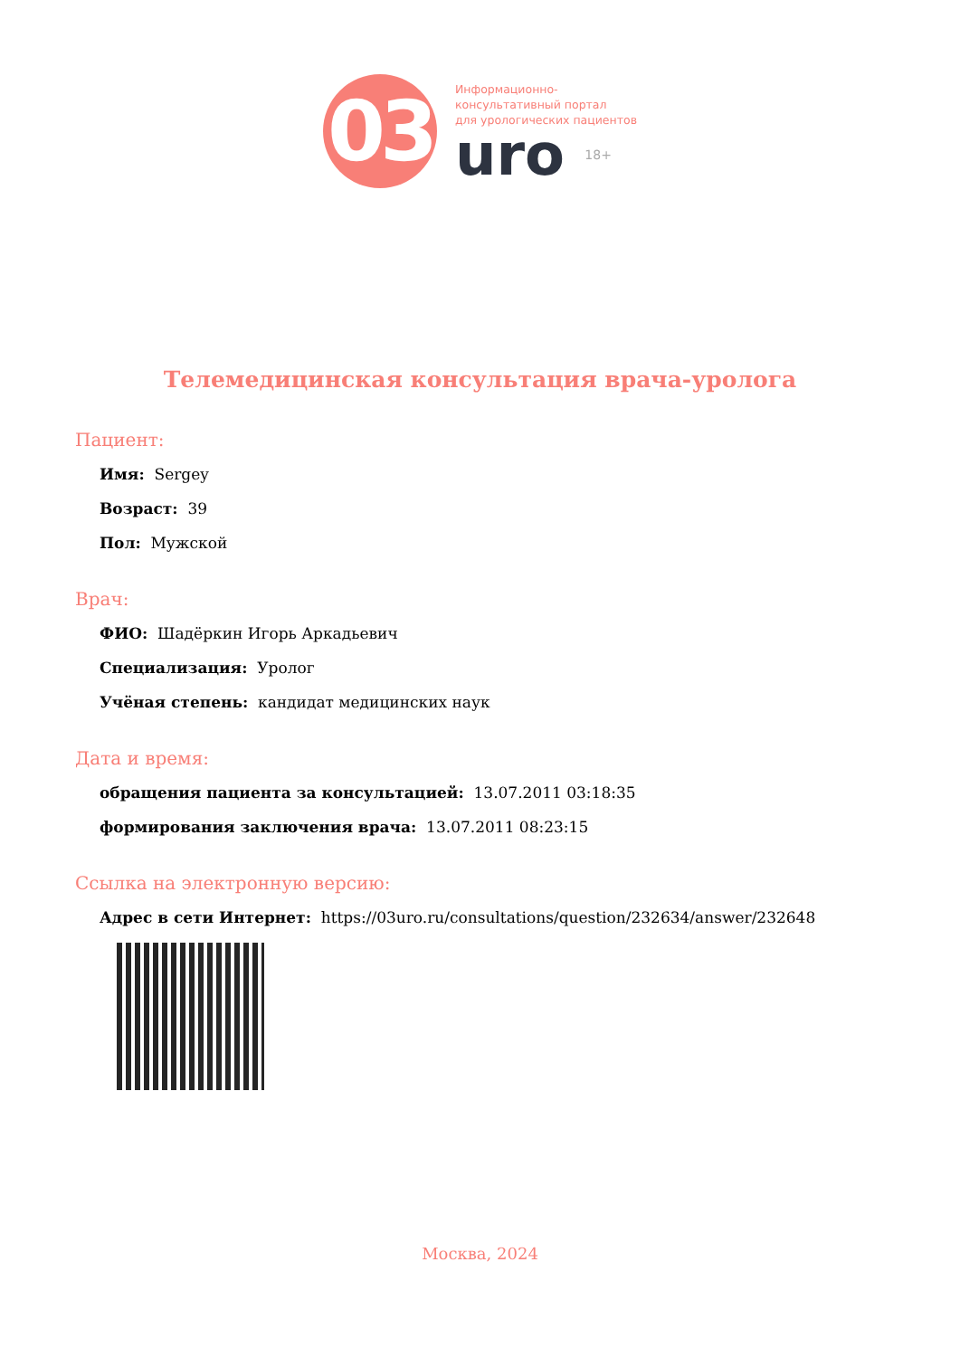03
Информационно-
консультативный портал
для урологических пациентов
uro 18+
Телемедицинская консультация врача-уролога
Пациент:
Имя: Sergey
Возраст: 39
Пол: Мужской
Врач:
ФИО: Шадёркин Игорь Аркадьевич
Специализация: Уролог
Учёная степень: кандидат медицинских наук
Дата и время:
обращения пациента за консультацией: 13.07.2011 03:18:35
формирования заключения врача: 13.07.2011 08:23:15
Ссылка на электронную версию:
Адрес в сети Интернет: https://03uro.ru/consultations/question/232634/answer/232648
Москва, 2024